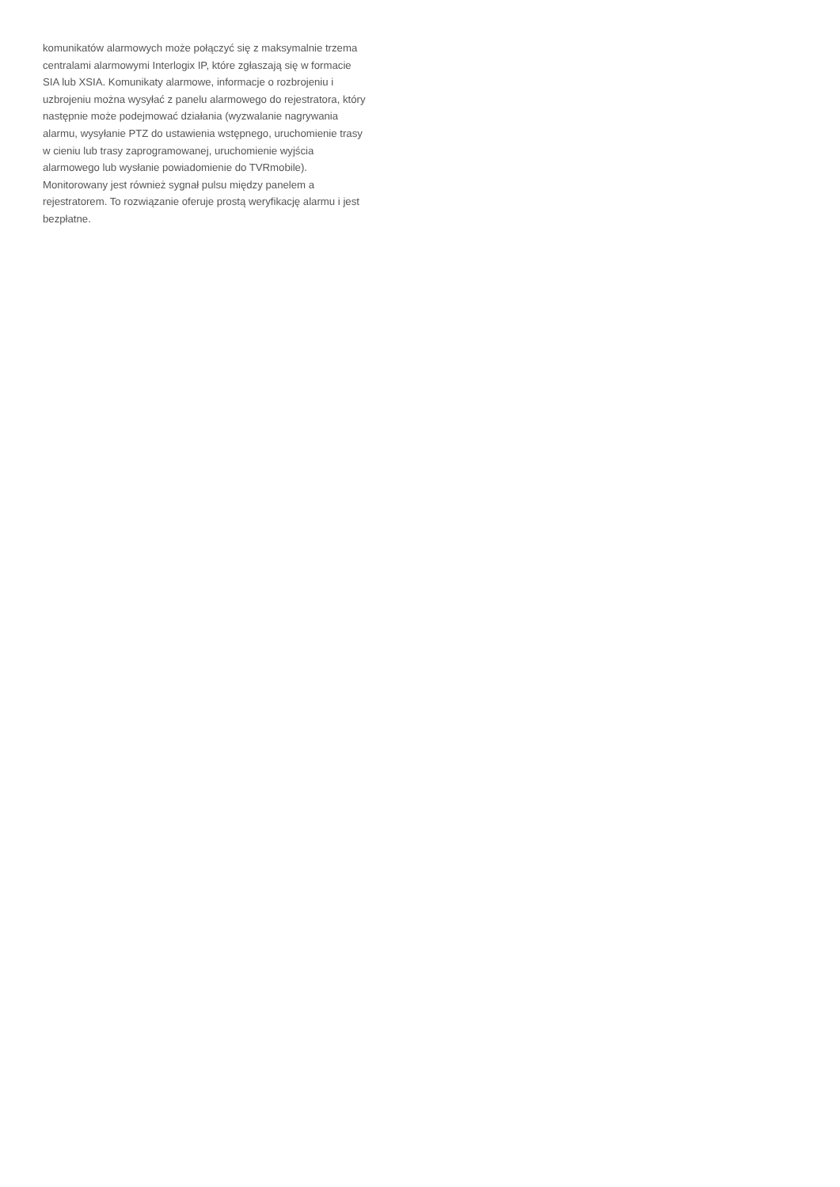komunikatów alarmowych może połączyć się z maksymalnie trzema
centralami alarmowymi Interlogix IP, które zgłaszają się w formacie
SIA lub XSIA. Komunikaty alarmowe, informacje o rozbrojeniu i
uzbrojeniu można wysyłać z panelu alarmowego do rejestratora, który
następnie może podejmować działania (wyzwalanie nagrywania
alarmu, wysyłanie PTZ do ustawienia wstępnego, uruchomienie trasy
w cieniu lub trasy zaprogramowanej, uruchomienie wyjścia
alarmowego lub wysłanie powiadomienie do TVRmobile).
Monitorowany jest również sygnał pulsu między panelem a
rejestratorem. To rozwiązanie oferuje prostą weryfikację alarmu i jest
bezpłatne.